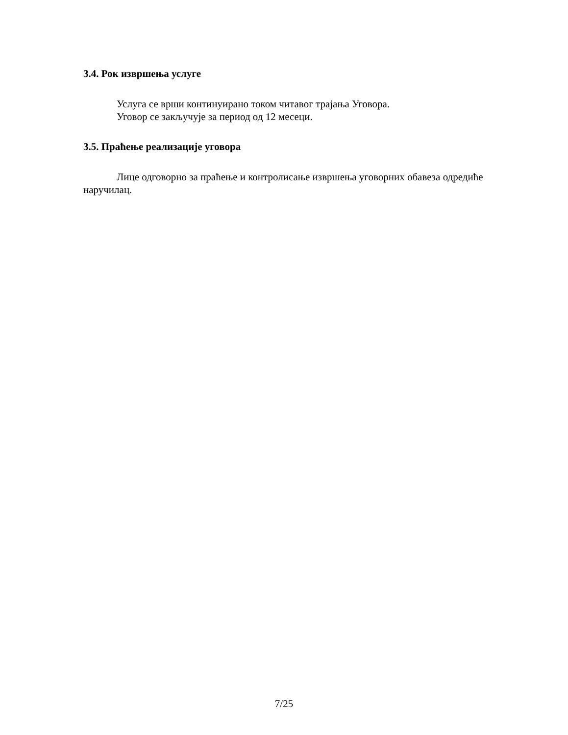3.4. Рок извршења услуге
Услуга се врши континуирано током читавог трајања Уговора.
Уговор се закључује за период од 12 месеци.
3.5. Праћење реализације уговора
Лице одговорно за праћење и контролисање извршења уговорних обавеза одредиће наручилац.
7/25